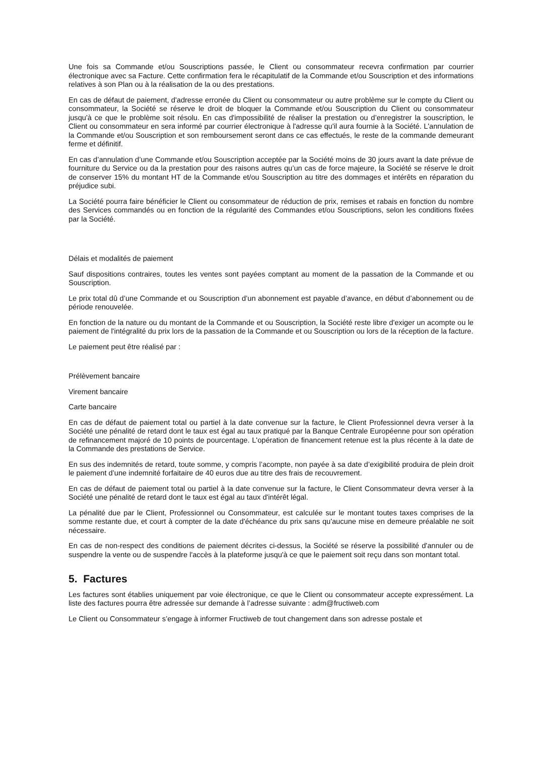Une fois sa Commande et/ou Souscriptions passée, le Client ou consommateur recevra confirmation par courrier électronique avec sa Facture. Cette confirmation fera le récapitulatif de la Commande et/ou Souscription et des informations relatives à son Plan ou à la réalisation de la ou des prestations.
En cas de défaut de paiement, d'adresse erronée du Client ou consommateur ou autre problème sur le compte du Client ou consommateur, la Société se réserve le droit de bloquer la Commande et/ou Souscription du Client ou consommateur jusqu'à ce que le problème soit résolu. En cas d'impossibilité de réaliser la prestation ou d’enregistrer la souscription, le Client ou consommateur en sera informé par courrier électronique à l'adresse qu'il aura fournie à la Société. L'annulation de la Commande et/ou Souscription et son remboursement seront dans ce cas effectués, le reste de la commande demeurant ferme et définitif.
En cas d’annulation d’une Commande et/ou Souscription acceptée par la Société moins de 30 jours avant la date prévue de fourniture du Service ou da la prestation pour des raisons autres qu’un cas de force majeure, la Société se réserve le droit de conserver 15% du montant HT de la Commande et/ou Souscription au titre des dommages et intérêts en réparation du préjudice subi.
La Société pourra faire bénéficier le Client ou consommateur de réduction de prix, remises et rabais en fonction du nombre des Services commandés ou en fonction de la régularité des Commandes et/ou Souscriptions, selon les conditions fixées par la Société.
Délais et modalités de paiement
Sauf dispositions contraires, toutes les ventes sont payées comptant au moment de la passation de la Commande et ou Souscription.
Le prix total dû d’une Commande et ou Souscription d’un abonnement est payable d’avance, en début d’abonnement ou de période renouvelée.
En fonction de la nature ou du montant de la Commande et ou Souscription, la Société reste libre d'exiger un acompte ou le paiement de l'intégralité du prix lors de la passation de la Commande et ou Souscription ou lors de la réception de la facture.
Le paiement peut être réalisé par :
Prélèvement bancaire
Virement bancaire
Carte bancaire
En cas de défaut de paiement total ou partiel à la date convenue sur la facture, le Client Professionnel devra verser à la Société une pénalité de retard dont le taux est égal au taux pratiqué par la Banque Centrale Européenne pour son opération de refinancement majoré de 10 points de pourcentage. L'opération de financement retenue est la plus récente à la date de la Commande des prestations de Service.
En sus des indemnités de retard, toute somme, y compris l’acompte, non payée à sa date d’exigibilité produira de plein droit le paiement d’une indemnité forfaitaire de 40 euros due au titre des frais de recouvrement.
En cas de défaut de paiement total ou partiel à la date convenue sur la facture, le Client Consommateur devra verser à la Société une pénalité de retard dont le taux est égal au taux d'intérêt légal.
La pénalité due par le Client, Professionnel ou Consommateur, est calculée sur le montant toutes taxes comprises de la somme restante due, et court à compter de la date d'échéance du prix sans qu'aucune mise en demeure préalable ne soit nécessaire.
En cas de non-respect des conditions de paiement décrites ci-dessus, la Société se réserve la possibilité d'annuler ou de suspendre la vente ou de suspendre l'accès à la plateforme jusqu'à ce que le paiement soit reçu dans son montant total.
5. Factures
Les factures sont établies uniquement par voie électronique, ce que le Client ou consommateur accepte expressément. La liste des factures pourra être adressée sur demande à l’adresse suivante : adm@fructiweb.com
Le Client ou Consommateur s’engage à informer Fructiweb de tout changement dans son adresse postale et